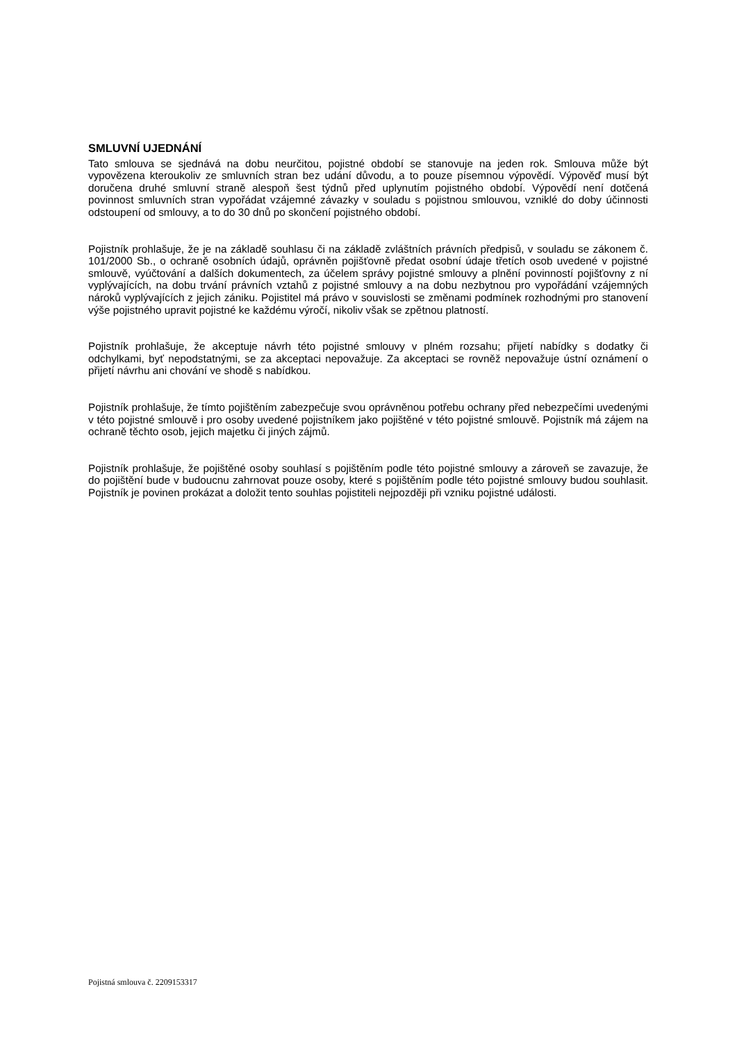SMLUVNÍ UJEDNÁNÍ
Tato smlouva se sjednává na dobu neurčitou, pojistné období se stanovuje na jeden rok. Smlouva může být vypovězena kteroukoliv ze smluvních stran bez udání důvodu, a to pouze písemnou výpovědí. Výpověď musí být doručena druhé smluvní straně alespoň šest týdnů před uplynutím pojistného období. Výpovědí není dotčená povinnost smluvních stran vypořádat vzájemné závazky v souladu s pojistnou smlouvou, vzniklé do doby účinnosti odstoupení od smlouvy, a to do 30 dnů po skončení pojistného období.
Pojistník prohlašuje, že je na základě souhlasu či na základě zvláštních právních předpisů, v souladu se zákonem č. 101/2000 Sb., o ochraně osobních údajů, oprávněn pojišťovně předat osobní údaje třetích osob uvedené v pojistné smlouvě, vyúčtování a dalších dokumentech, za účelem správy pojistné smlouvy a plnění povinností pojišťovny z ní vyplývajících, na dobu trvání právních vztahů z pojistné smlouvy a na dobu nezbytnou pro vypořádání vzájemných nároků vyplývajících z jejich zániku. Pojistitel má právo v souvislosti se změnami podmínek rozhodnými pro stanovení výše pojistného upravit pojistné ke každému výročí, nikoliv však se zpětnou platností.
Pojistník prohlašuje, že akceptuje návrh této pojistné smlouvy v plném rozsahu; přijetí nabídky s dodatky či odchylkami, byť nepodstatnými, se za akceptaci nepovažuje. Za akceptaci se rovněž nepovažuje ústní oznámení o přijetí návrhu ani chování ve shodě s nabídkou.
Pojistník prohlašuje, že tímto pojištěním zabezpečuje svou oprávněnou potřebu ochrany před nebezpečími uvedenými v této pojistné smlouvě i pro osoby uvedené pojistníkem jako pojištěné v této pojistné smlouvě. Pojistník má zájem na ochraně těchto osob, jejich majetku či jiných zájmů.
Pojistník prohlašuje, že pojištěné osoby souhlasí s pojištěním podle této pojistné smlouvy a zároveň se zavazuje, že do pojištění bude v budoucnu zahrnovat pouze osoby, které s pojištěním podle této pojistné smlouvy budou souhlasit. Pojistník je povinen prokázat a doložit tento souhlas pojistiteli nejpozději při vzniku pojistné události.
Pojistná smlouva č. 2209153317